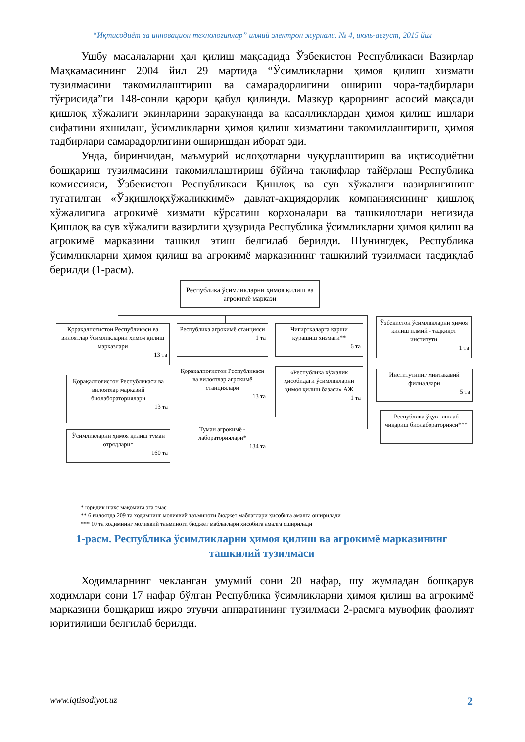“Иқтисодиёт ва инновацион технологиялар” илмий электрон журнали. № 4, июль-август, 2015 йил
Ушбу масалаларни ҳал қилиш мақсадида Ўзбекистон Республикаси Вазирлар Маҳкамасининг 2004 йил 29 мартида “Ўсимликларни ҳимоя қилиш хизмати тузилмасини такомиллаштириш ва самарадорлигини ошириш чора-тадбирлари тўғрисида”ги 148-сонли қарори қабул қилинди. Мазкур қарорнинг асосий мақсади қишлоқ хўжалиги экинларини заракунанда ва касалликлардан ҳимоя қилиш ишлари сифатини яхшилаш, ўсимликларни ҳимоя қилиш хизматини такомиллаштириш, ҳимоя тадбирлари самарадорлигини оширишдан иборат эди.
Унда, биринчидан, маъмурий ислоҳотларни чуқурлаштириш ва иқтисодиётни бошқариш тузилмасини такомиллаштириш бўйича таклифлар тайёрлаш Республика комиссияси, Ўзбекистон Республикаси Қишлоқ ва сув хўжалиги вазирлигининг тугатилган «Ўзқишлоқхўжаликкимё» давлат-акциядорлик компаниясининг қишлоқ хўжалигига агрокимё хизмати кўрсатиш корхоналари ва ташкилотлари негизида Қишлоқ ва сув хўжалиги вазирлиги ҳузурида Республика ўсимликларни ҳимоя қилиш ва агрокимё марказини ташкил этиш белгилаб берилди. Шунингдек, Республика ўсимликларни ҳимоя қилиш ва агрокимё марказининг ташкилий тузилмаси тасдиқлаб берилди (1-расм).
Республика ўсимликларни ҳимоя қилиш ва агрокимё маркази
Қорақалпоғистон Республикаси ва вилоятлар ўсимликларни ҳимоя қилиш марказлари
13 та
Қорақалпоғистон Республикаси ва вилоятлар марказий биолабораториялари
13 та
Ўсимликларни ҳимоя қилиш туман отрядлари*
160 та
Республика агрокимё станцияси
1 та
Қорақалпоғистон Республикаси ва вилоятлар агрокимё станциялари
13 та
Туман агрокимё - лабораториялари*
134 та
Чигирткаларга қарши курашиш хизмати**
6 та
«Республика хўжалик ҳисобидаги ўсимликларни ҳимоя қилиш базаси» АЖ
1 та
Ўзбекистон ўсимликларни ҳимоя қилиш илмий - тадқиқот институти
1 та
Институтнинг минтақавий филиаллари
5 та
Республика ўқув -ишлаб чиқариш биолабораторияси***
* юридик шахс мақомига эга эмас
** 6 вилоятда 209 та ходимнинг молиявий таъминоти бюджет маблағлари ҳисобига амалга оширилади
*** 10 та ходимнинг молиявий таъминоти бюджет маблағлари ҳисобига амалга оширилади
1-расм. Республика ўсимликларни ҳимоя қилиш ва агрокимё марказининг ташкилий тузилмаси
Ходимларнинг чекланган умумий сони 20 нафар, шу жумладан бошқарув ходимлари сони 17 нафар бўлган Республика ўсимликларни ҳимоя қилиш ва агрокимё марказини бошқариш ижро этувчи аппаратининг тузилмаси 2-расмга мувофиқ фаолият юритилиши белгилаб берилди.
www.iqtisodiyot.uz 2